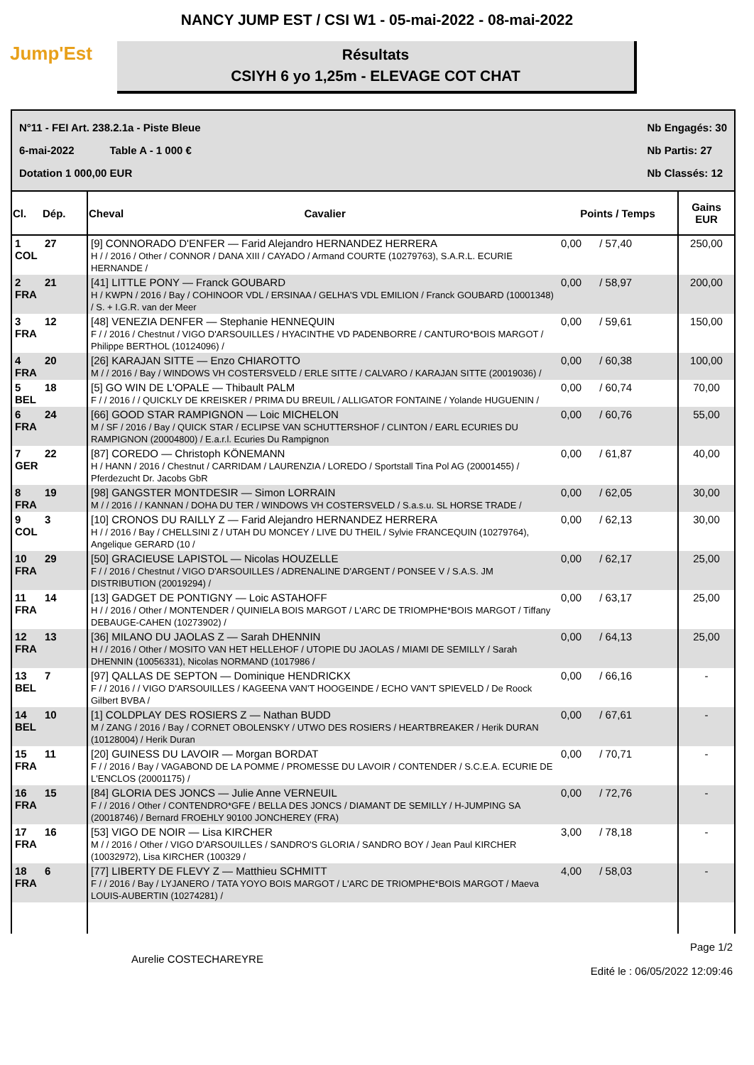NANCY JUMP EST / CSI W1 - 05-mai-2022 - 08-mai-2022
Jump'Est
Résultats
CSIYH 6 yo 1,25m - ELEVAGE COT CHAT
N°11 - FEI Art. 238.2.1a - Piste Bleue
6-mai-2022 Table A - 1 000 €
Dotation 1 000,00 EUR
Nb Engagés: 30
Nb Partis: 27
Nb Classés: 12
| Cl. | Dép. | Cheval Cavalier | Points / Temps | Gains EUR |
| --- | --- | --- | --- | --- |
| 1 COL | 27 | [9] CONNORADO D'ENFER — Farid Alejandro HERNANDEZ HERRERA H / / 2016 / Other / CONNOR / DANA XIII / CAYADO / Armand COURTE (10279763), S.A.R.L. ECURIE HERNANDE / | 0,00 / 57,40 | 250,00 |
| 2 FRA | 21 | [41] LITTLE PONY — Franck GOUBARD H / KWPN / 2016 / Bay / COHINOOR VDL / ERSINAA / GELHA'S VDL EMILION / Franck GOUBARD (10001348) / S. + I.G.R. van der Meer | 0,00 / 58,97 | 200,00 |
| 3 FRA | 12 | [48] VENEZIA DENFER — Stephanie HENNEQUIN F / / 2016 / Chestnut / VIGO D'ARSOUILLES / HYACINTHE VD PADENBORRE / CANTURO*BOIS MARGOT / Philippe BERTHOL (10124096) / | 0,00 / 59,61 | 150,00 |
| 4 FRA | 20 | [26] KARAJAN SITTE — Enzo CHIAROTTO M / / 2016 / Bay / WINDOWS VH COSTERSVELD / ERLE SITTE / CALVARO / KARAJAN SITTE (20019036) / | 0,00 / 60,38 | 100,00 |
| 5 BEL | 18 | [5] GO WIN DE L'OPALE — Thibault PALM F / / 2016 / / QUICKLY DE KREISKER / PRIMA DU BREUIL / ALLIGATOR FONTAINE / Yolande HUGUENIN / | 0,00 / 60,74 | 70,00 |
| 6 FRA | 24 | [66] GOOD STAR RAMPIGNON — Loic MICHELON M / SF / 2016 / Bay / QUICK STAR / ECLIPSE VAN SCHUTTERSHOF / CLINTON / EARL ECURIES DU RAMPIGNON (20004800) / E.a.r.l. Ecuries Du Rampignon | 0,00 / 60,76 | 55,00 |
| 7 GER | 22 | [87] COREDO — Christoph KÖNEMANN H / HANN / 2016 / Chestnut / CARRIDAM / LAURENZIA / LOREDO / Sportstall Tina Pol AG (20001455) / Pferdezucht Dr. Jacobs GbR | 0,00 / 61,87 | 40,00 |
| 8 FRA | 19 | [98] GANGSTER MONTDESIR — Simon LORRAIN M / / 2016 / / KANNAN / DOHA DU TER / WINDOWS VH COSTERSVELD / S.a.s.u. SL HORSE TRADE / | 0,00 / 62,05 | 30,00 |
| 9 COL | 3 | [10] CRONOS DU RAILLY Z — Farid Alejandro HERNANDEZ HERRERA H / / 2016 / Bay / CHELLSINI Z / UTAH DU MONCEY / LIVE DU THEIL / Sylvie FRANCEQUIN (10279764), Angelique GERARD (10 / | 0,00 / 62,13 | 30,00 |
| 10 FRA | 29 | [50] GRACIEUSE LAPISTOL — Nicolas HOUZELLE F / / 2016 / Chestnut / VIGO D'ARSOUILLES / ADRENALINE D'ARGENT / PONSEE V / S.A.S. JM DISTRIBUTION (20019294) / | 0,00 / 62,17 | 25,00 |
| 11 FRA | 14 | [13] GADGET DE PONTIGNY — Loic ASTAHOFF H / / 2016 / Other / MONTENDER / QUINIELA BOIS MARGOT / L'ARC DE TRIOMPHE*BOIS MARGOT / Tiffany DEBAUGE-CAHEN (10273902) / | 0,00 / 63,17 | 25,00 |
| 12 FRA | 13 | [36] MILANO DU JAOLAS Z — Sarah DHENNIN H / / 2016 / Other / MOSITO VAN HET HELLEHOF / UTOPIE DU JAOLAS / MIAMI DE SEMILLY / Sarah DHENNIN (10056331), Nicolas NORMAND (1017986 / | 0,00 / 64,13 | 25,00 |
| 13 BEL | 7 | [97] QALLAS DE SEPTON — Dominique HENDRICKX F / / 2016 / / VIGO D'ARSOUILLES / KAGEENA VAN'T HOOGEINDE / ECHO VAN'T SPIEVELD / De Roock Gilbert BVBA / | 0,00 / 66,16 | - |
| 14 BEL | 10 | [1] COLDPLAY DES ROSIERS Z — Nathan BUDD M / ZANG / 2016 / Bay / CORNET OBOLENSKY / UTWO DES ROSIERS / HEARTBREAKER / Herik DURAN (10128004) / Herik Duran | 0,00 / 67,61 | - |
| 15 FRA | 11 | [20] GUINESS DU LAVOIR — Morgan BORDAT F / / 2016 / Bay / VAGABOND DE LA POMME / PROMESSE DU LAVOIR / CONTENDER / S.C.E.A. ECURIE DE L'ENCLOS (20001175) / | 0,00 / 70,71 | - |
| 16 FRA | 15 | [84] GLORIA DES JONCS — Julie Anne VERNEUIL F / / 2016 / Other / CONTENDRO*GFE / BELLA DES JONCS / DIAMANT DE SEMILLY / H-JUMPING SA (20018746) / Bernard FROEHLY 90100 JONCHEREY (FRA) | 0,00 / 72,76 | - |
| 17 FRA | 16 | [53] VIGO DE NOIR — Lisa KIRCHER M / / 2016 / Other / VIGO D'ARSOUILLES / SANDRO'S GLORIA / SANDRO BOY / Jean Paul KIRCHER (10032972), Lisa KIRCHER (100329 / | 3,00 / 78,18 | - |
| 18 FRA | 6 | [77] LIBERTY DE FLEVY Z — Matthieu SCHMITT F / / 2016 / Bay / LYJANERO / TATA YOYO BOIS MARGOT / L'ARC DE TRIOMPHE*BOIS MARGOT / Maeva LOUIS-AUBERTIN (10274281) / | 4,00 / 58,03 | - |
Aurelie COSTECHAREYRE Page 1/2
Edité le : 06/05/2022 12:09:46